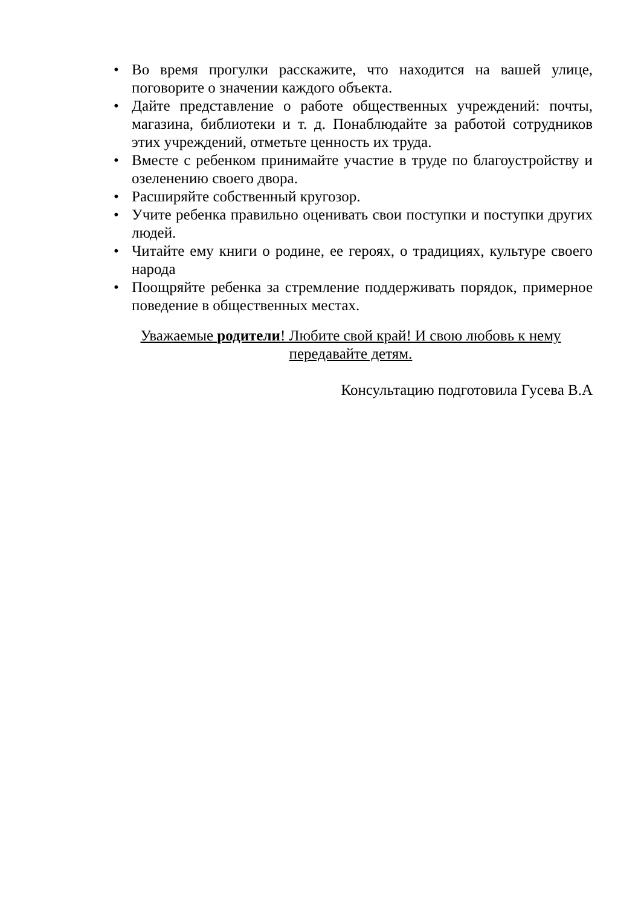• Во время прогулки расскажите, что находится на вашей улице, поговорите о значении каждого объекта.
• Дайте представление о работе общественных учреждений: почты, магазина, библиотеки и т. д. Понаблюдайте за работой сотрудников этих учреждений, отметьте ценность их труда.
• Вместе с ребенком принимайте участие в труде по благоустройству и озеленению своего двора.
• Расширяйте собственный кругозор.
• Учите ребенка правильно оценивать свои поступки и поступки других людей.
• Читайте ему книги о родине, ее героях, о традициях, культуре своего народа
• Поощряйте ребенка за стремление поддерживать порядок, примерное поведение в общественных местах.
Уважаемые родители! Любите свой край! И свою любовь к нему
передавайте детям.
Консультацию подготовила Гусева В.А